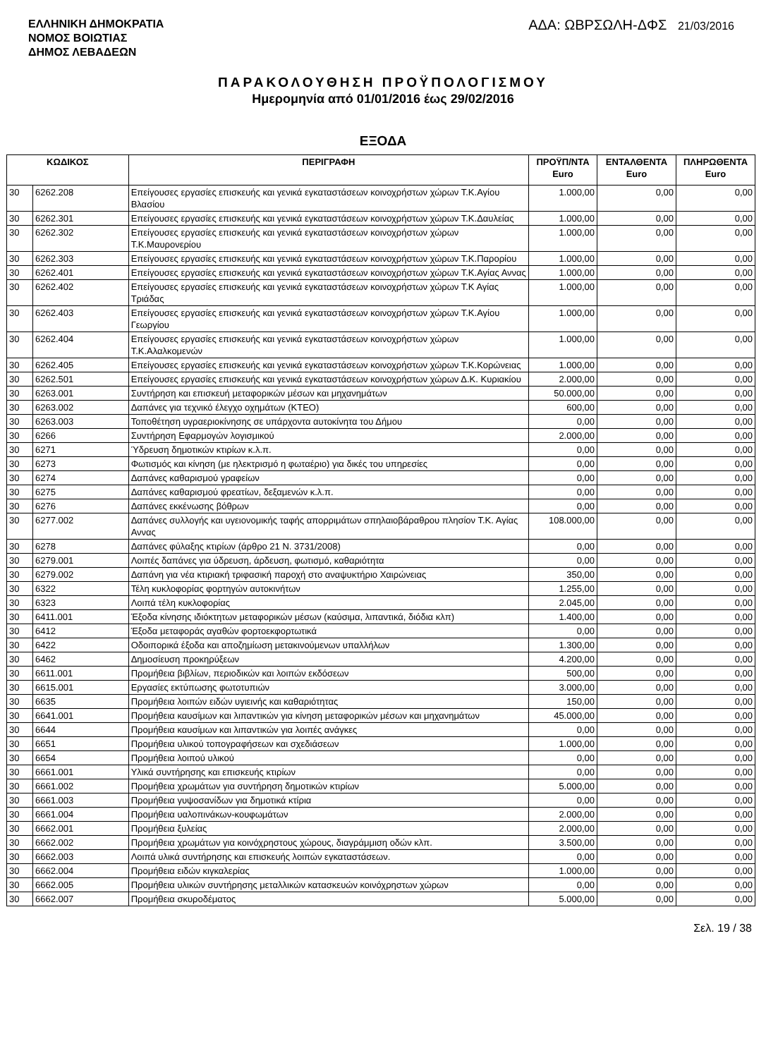ΕΛΛΗΝΙΚΗ ΔΗΜΟΚΡΑΤΙΑ
ΝΟΜΟΣ ΒΟΙΩΤΙΑΣ
ΔΗΜΟΣ ΛΕΒΑΔΕΩΝ
ΑΔΑ: ΩΒΡΣΩΛΗ-ΔΦΣ 21/03/2016
ΠΑΡΑΚΟΛΟΥΘΗΣΗ ΠΡΟΫΠΟΛΟΓΙΣΜΟΥ
Ημερομηνία από 01/01/2016 έως 29/02/2016
ΕΞΟΔΑ
| ΚΩΔΙΚΟΣ | | ΠΕΡΙΓΡΑΦΗ | ΠΡΟΫΠ/ΝΤΑ Euro | ΕΝΤΑΛΘΕΝΤΑ Euro | ΠΛΗΡΩΘΕΝΤΑ Euro |
| --- | --- | --- | --- | --- | --- |
| 30 | 6262.208 | Επείγουσες εργασίες επισκευής και γενικά εγκαταστάσεων κοινοχρήστων χώρων Τ.Κ.Αγίου Βλασίου | 1.000,00 | 0,00 | 0,00 |
| 30 | 6262.301 | Επείγουσες εργασίες επισκευής και γενικά εγκαταστάσεων κοινοχρήστων χώρων Τ.Κ.Δαυλείας | 1.000,00 | 0,00 | 0,00 |
| 30 | 6262.302 | Επείγουσες εργασίες επισκευής και γενικά εγκαταστάσεων κοινοχρήστων χώρων Τ.Κ.Μαυρονερίου | 1.000,00 | 0,00 | 0,00 |
| 30 | 6262.303 | Επείγουσες εργασίες επισκευής και γενικά εγκαταστάσεων κοινοχρήστων χώρων Τ.Κ.Παρορίου | 1.000,00 | 0,00 | 0,00 |
| 30 | 6262.401 | Επείγουσες εργασίες επισκευής και γενικά εγκαταστάσεων κοινοχρήστων χώρων Τ.Κ.Αγίας Αννας | 1.000,00 | 0,00 | 0,00 |
| 30 | 6262.402 | Επείγουσες εργασίες επισκευής και γενικά εγκαταστάσεων κοινοχρήστων χώρων Τ.Κ Αγίας Τριάδας | 1.000,00 | 0,00 | 0,00 |
| 30 | 6262.403 | Επείγουσες εργασίες επισκευής και γενικά εγκαταστάσεων κοινοχρήστων χώρων Τ.Κ.Αγίου Γεωργίου | 1.000,00 | 0,00 | 0,00 |
| 30 | 6262.404 | Επείγουσες εργασίες επισκευής και γενικά εγκαταστάσεων κοινοχρήστων χώρων Τ.Κ.Αλαλκομενών | 1.000,00 | 0,00 | 0,00 |
| 30 | 6262.405 | Επείγουσες εργασίες επισκευής και γενικά εγκαταστάσεων κοινοχρήστων χώρων Τ.Κ.Κορώνειας | 1.000,00 | 0,00 | 0,00 |
| 30 | 6262.501 | Επείγουσες εργασίες επισκευής και γενικά εγκαταστάσεων κοινοχρήστων χώρων Δ.Κ. Κυριακίου | 2.000,00 | 0,00 | 0,00 |
| 30 | 6263.001 | Συντήρηση και επισκευή μεταφορικών μέσων και μηχανημάτων | 50.000,00 | 0,00 | 0,00 |
| 30 | 6263.002 | Δαπάνες για τεχνικό έλεγχο οχημάτων (ΚΤΕΟ) | 600,00 | 0,00 | 0,00 |
| 30 | 6263.003 | Τοποθέτηση υγραεριοκίνησης σε υπάρχοντα αυτοκίνητα του Δήμου | 0,00 | 0,00 | 0,00 |
| 30 | 6266 | Συντήρηση Εφαρμογών λογισμικού | 2.000,00 | 0,00 | 0,00 |
| 30 | 6271 | Ύδρευση δημοτικών κτιρίων κ.λ.π. | 0,00 | 0,00 | 0,00 |
| 30 | 6273 | Φωτισμός και κίνηση (με ηλεκτρισμό η φωταέριο) για δικές του υπηρεσίες | 0,00 | 0,00 | 0,00 |
| 30 | 6274 | Δαπάνες καθαρισμού γραφείων | 0,00 | 0,00 | 0,00 |
| 30 | 6275 | Δαπάνες καθαρισμού φρεατίων, δεξαμενών κ.λ.π. | 0,00 | 0,00 | 0,00 |
| 30 | 6276 | Δαπάνες εκκένωσης βόθρων | 0,00 | 0,00 | 0,00 |
| 30 | 6277.002 | Δαπάνες συλλογής και υγειονομικής ταφής απορριμάτων σπηλαιοβάραθρου πλησίον Τ.Κ. Αγίας Αννας | 108.000,00 | 0,00 | 0,00 |
| 30 | 6278 | Δαπάνες φύλαξης κτιρίων (άρθρο 21 Ν. 3731/2008) | 0,00 | 0,00 | 0,00 |
| 30 | 6279.001 | Λοιπές δαπάνες για ύδρευση, άρδευση, φωτισμό, καθαριότητα | 0,00 | 0,00 | 0,00 |
| 30 | 6279.002 | Δαπάνη για νέα κτιριακή τριφασική παροχή στο αναψυκτήριο Χαιρώνειας | 350,00 | 0,00 | 0,00 |
| 30 | 6322 | Τέλη κυκλοφορίας φορτηγών αυτοκινήτων | 1.255,00 | 0,00 | 0,00 |
| 30 | 6323 | Λοιπά τέλη κυκλοφορίας | 2.045,00 | 0,00 | 0,00 |
| 30 | 6411.001 | Έξοδα κίνησης ιδιόκτητων μεταφορικών μέσων (καύσιμα, λιπαντικά, διόδια κλπ) | 1.400,00 | 0,00 | 0,00 |
| 30 | 6412 | Έξοδα μεταφοράς αγαθών φορτοεκφορτωτικά | 0,00 | 0,00 | 0,00 |
| 30 | 6422 | Οδοιπορικά έξοδα και αποζημίωση μετακινούμενων υπαλλήλων | 1.300,00 | 0,00 | 0,00 |
| 30 | 6462 | Δημοσίευση προκηρύξεων | 4.200,00 | 0,00 | 0,00 |
| 30 | 6611.001 | Προμήθεια βιβλίων, περιοδικών και λοιπών εκδόσεων | 500,00 | 0,00 | 0,00 |
| 30 | 6615.001 | Εργασίες εκτύπωσης φωτοτυπιών | 3.000,00 | 0,00 | 0,00 |
| 30 | 6635 | Προμήθεια λοιπών ειδών υγιεινής και καθαριότητας | 150,00 | 0,00 | 0,00 |
| 30 | 6641.001 | Προμήθεια καυσίμων και λιπαντικών για κίνηση μεταφορικών μέσων και μηχανημάτων | 45.000,00 | 0,00 | 0,00 |
| 30 | 6644 | Προμήθεια καυσίμων και λιπαντικών για λοιπές ανάγκες | 0,00 | 0,00 | 0,00 |
| 30 | 6651 | Προμήθεια υλικού τοπογραφήσεων και σχεδιάσεων | 1.000,00 | 0,00 | 0,00 |
| 30 | 6654 | Προμήθεια λοιπού υλικού | 0,00 | 0,00 | 0,00 |
| 30 | 6661.001 | Υλικά συντήρησης και επισκευής κτιρίων | 0,00 | 0,00 | 0,00 |
| 30 | 6661.002 | Προμήθεια χρωμάτων για συντήρηση δημοτικών κτιρίων | 5.000,00 | 0,00 | 0,00 |
| 30 | 6661.003 | Προμήθεια γυψοσανίδων για δημοτικά κτίρια | 0,00 | 0,00 | 0,00 |
| 30 | 6661.004 | Προμήθεια υαλοπινάκων-κουφωμάτων | 2.000,00 | 0,00 | 0,00 |
| 30 | 6662.001 | Προμήθεια ξυλείας | 2.000,00 | 0,00 | 0,00 |
| 30 | 6662.002 | Προμήθεια χρωμάτων για κοινόχρηστους χώρους, διαγράμμιση οδών κλπ. | 3.500,00 | 0,00 | 0,00 |
| 30 | 6662.003 | Λοιπά υλικά συντήρησης και επισκευής λοιπών εγκαταστάσεων. | 0,00 | 0,00 | 0,00 |
| 30 | 6662.004 | Προμήθεια ειδών κιγκαλερίας | 1.000,00 | 0,00 | 0,00 |
| 30 | 6662.005 | Προμήθεια υλικών συντήρησης μεταλλικών κατασκευών κοινόχρηστων χώρων | 0,00 | 0,00 | 0,00 |
| 30 | 6662.007 | Προμήθεια σκυροδέματος | 5.000,00 | 0,00 | 0,00 |
Σελ. 19 / 38